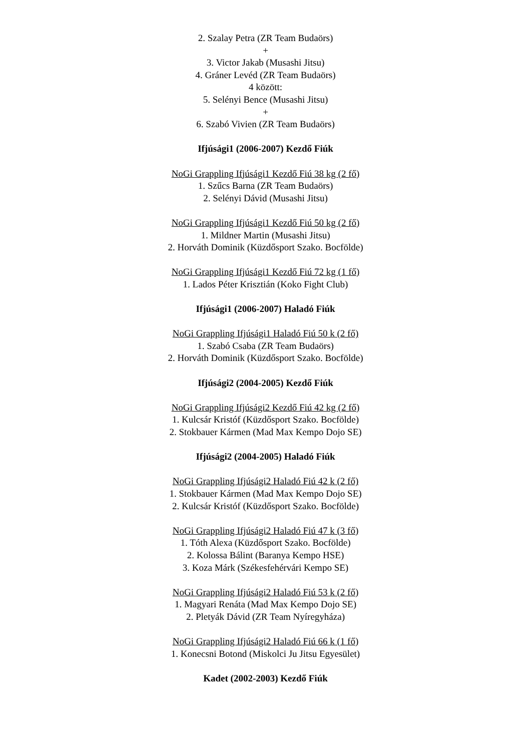2. Szalay Petra (ZR Team Budaörs)
+
3. Victor Jakab (Musashi Jitsu)
4. Gráner Levéd (ZR Team Budaörs)
4 között:
5. Selényi Bence (Musashi Jitsu)
+
6. Szabó Vivien (ZR Team Budaörs)
Ifjúsági1 (2006-2007) Kezdő Fiúk
NoGi Grappling Ifjúsági1 Kezdő Fiú 38 kg (2 fő)
1. Szűcs Barna (ZR Team Budaörs)
2. Selényi Dávid (Musashi Jitsu)
NoGi Grappling Ifjúsági1 Kezdő Fiú 50 kg (2 fő)
1. Mildner Martin (Musashi Jitsu)
2. Horváth Dominik (Küzdősport Szako. Bocfölde)
NoGi Grappling Ifjúsági1 Kezdő Fiú 72 kg (1 fő)
1. Lados Péter Krisztián (Koko Fight Club)
Ifjúsági1 (2006-2007) Haladó Fiúk
NoGi Grappling Ifjúsági1 Haladó Fiú 50 k (2 fő)
1. Szabó Csaba (ZR Team Budaörs)
2. Horváth Dominik (Küzdősport Szako. Bocfölde)
Ifjúsági2 (2004-2005) Kezdő Fiúk
NoGi Grappling Ifjúsági2 Kezdő Fiú 42 kg (2 fő)
1. Kulcsár Kristóf (Küzdősport Szako. Bocfölde)
2. Stokbauer Kármen (Mad Max Kempo Dojo SE)
Ifjúsági2 (2004-2005) Haladó Fiúk
NoGi Grappling Ifjúsági2 Haladó Fiú 42 k (2 fő)
1. Stokbauer Kármen (Mad Max Kempo Dojo SE)
2. Kulcsár Kristóf (Küzdősport Szako. Bocfölde)
NoGi Grappling Ifjúsági2 Haladó Fiú 47 k (3 fő)
1. Tóth Alexa (Küzdősport Szako. Bocfölde)
2. Kolossa Bálint (Baranya Kempo HSE)
3. Koza Márk (Székesfehérvári Kempo SE)
NoGi Grappling Ifjúsági2 Haladó Fiú 53 k (2 fő)
1. Magyari Renáta (Mad Max Kempo Dojo SE)
2. Pletyák Dávid (ZR Team Nyíregyháza)
NoGi Grappling Ifjúsági2 Haladó Fiú 66 k (1 fő)
1. Konecsni Botond (Miskolci Ju Jitsu Egyesület)
Kadet (2002-2003) Kezdő Fiúk